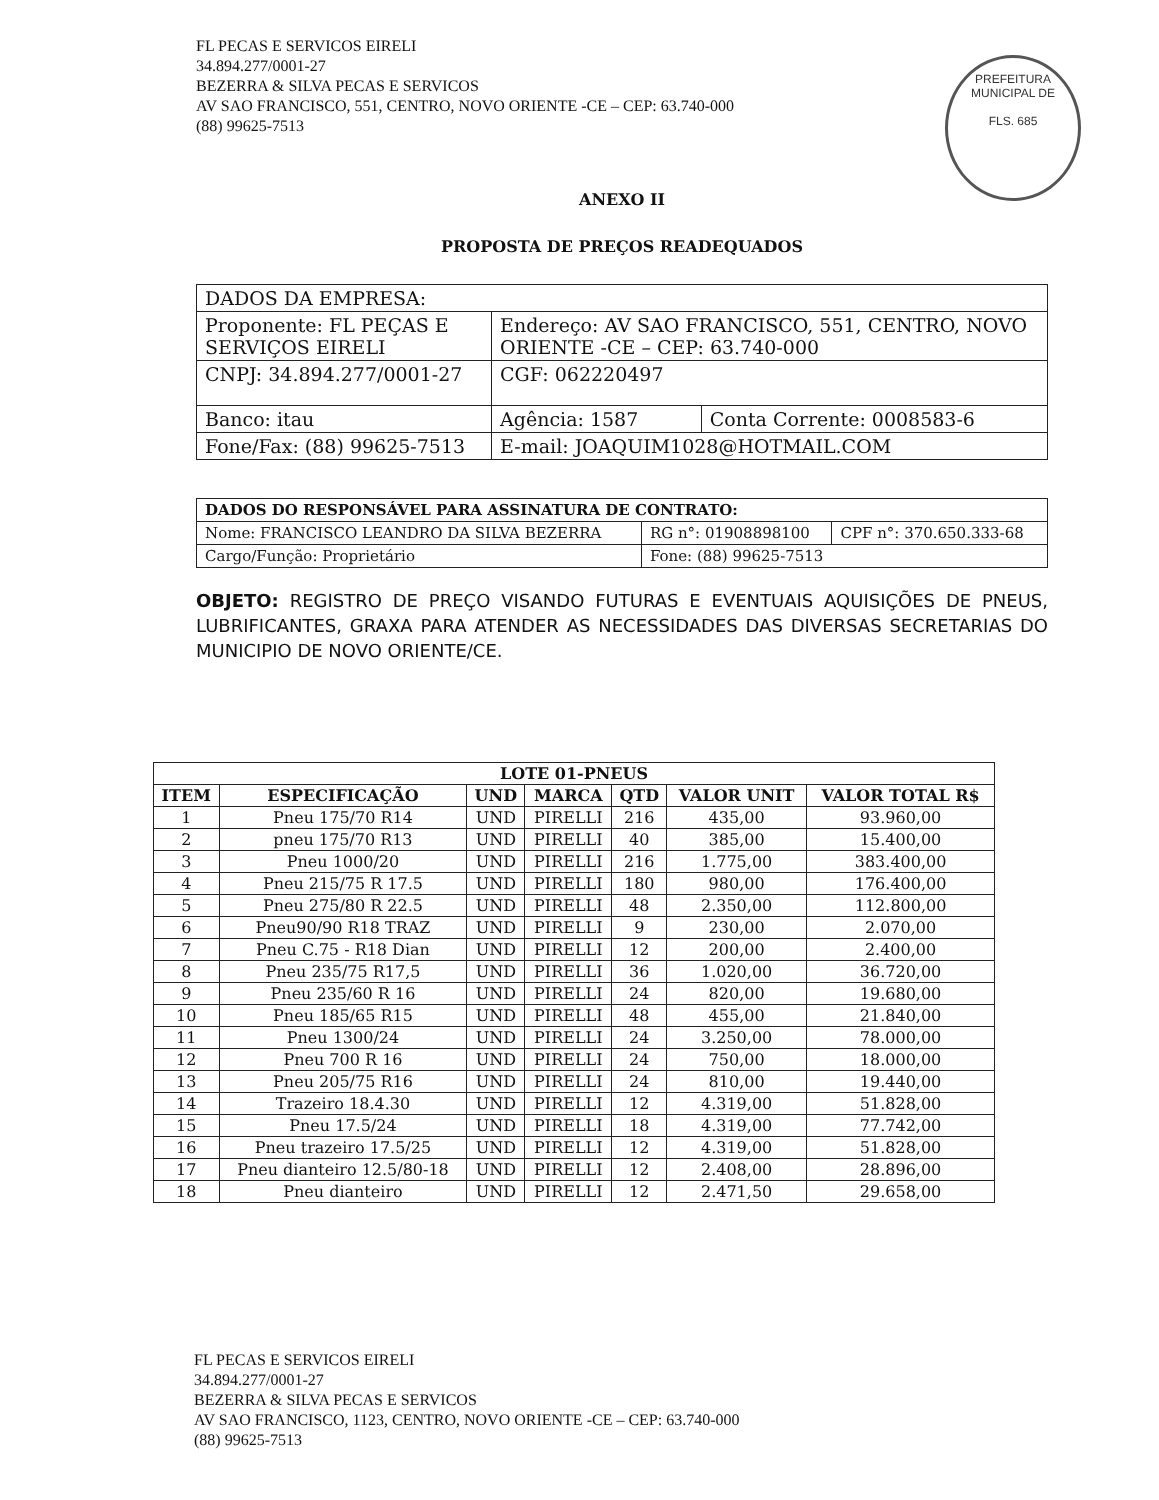FL PECAS E SERVICOS EIRELI
34.894.277/0001-27
BEZERRA & SILVA PECAS E SERVICOS
AV SAO FRANCISCO, 551, CENTRO, NOVO ORIENTE -CE – CEP: 63.740-000
(88) 99625-7513
PREFEITURA MUNICIPAL DE
FLS. 685
ANEXO II
PROPOSTA DE PREÇOS READEQUADOS
| DADOS DA EMPRESA: | | |
| Proponente: FL PEÇAS E SERVIÇOS EIRELI | Endereço: AV SAO FRANCISCO, 551, CENTRO, NOVO ORIENTE -CE – CEP: 63.740-000 | |
| CNPJ: 34.894.277/0001-27 | CGF: 062220497 | |
| Banco: itau | Agência: 1587 | Conta Corrente: 0008583-6 |
| Fone/Fax: (88) 99625-7513 | E-mail: JOAQUIM1028@HOTMAIL.COM | |
| DADOS DO RESPONSÁVEL PARA ASSINATURA DE CONTRATO: | | |
| Nome: FRANCISCO LEANDRO DA SILVA BEZERRA | RG n°: 01908898100 | CPF n°: 370.650.333-68 |
| Cargo/Função: Proprietário | Fone: (88) 99625-7513 | |
OBJETO: REGISTRO DE PREÇO VISANDO FUTURAS E EVENTUAIS AQUISIÇÕES DE PNEUS, LUBRIFICANTES, GRAXA PARA ATENDER AS NECESSIDADES DAS DIVERSAS SECRETARIAS DO MUNICIPIO DE NOVO ORIENTE/CE.
| LOTE 01-PNEUS | | | | | | |
| --- | --- | --- | --- | --- | --- | --- |
| ITEM | ESPECIFICAÇÃO | UND | MARCA | QTD | VALOR UNIT | VALOR TOTAL R$ |
| 1 | Pneu 175/70 R14 | UND | PIRELLI | 216 | 435,00 | 93.960,00 |
| 2 | pneu 175/70 R13 | UND | PIRELLI | 40 | 385,00 | 15.400,00 |
| 3 | Pneu 1000/20 | UND | PIRELLI | 216 | 1.775,00 | 383.400,00 |
| 4 | Pneu 215/75 R 17.5 | UND | PIRELLI | 180 | 980,00 | 176.400,00 |
| 5 | Pneu 275/80 R 22.5 | UND | PIRELLI | 48 | 2.350,00 | 112.800,00 |
| 6 | Pneu90/90 R18 TRAZ | UND | PIRELLI | 9 | 230,00 | 2.070,00 |
| 7 | Pneu C.75 - R18 Dian | UND | PIRELLI | 12 | 200,00 | 2.400,00 |
| 8 | Pneu 235/75 R17,5 | UND | PIRELLI | 36 | 1.020,00 | 36.720,00 |
| 9 | Pneu 235/60 R 16 | UND | PIRELLI | 24 | 820,00 | 19.680,00 |
| 10 | Pneu 185/65 R15 | UND | PIRELLI | 48 | 455,00 | 21.840,00 |
| 11 | Pneu 1300/24 | UND | PIRELLI | 24 | 3.250,00 | 78.000,00 |
| 12 | Pneu 700 R 16 | UND | PIRELLI | 24 | 750,00 | 18.000,00 |
| 13 | Pneu 205/75 R16 | UND | PIRELLI | 24 | 810,00 | 19.440,00 |
| 14 | Trazeiro 18.4.30 | UND | PIRELLI | 12 | 4.319,00 | 51.828,00 |
| 15 | Pneu 17.5/24 | UND | PIRELLI | 18 | 4.319,00 | 77.742,00 |
| 16 | Pneu trazeiro 17.5/25 | UND | PIRELLI | 12 | 4.319,00 | 51.828,00 |
| 17 | Pneu dianteiro 12.5/80-18 | UND | PIRELLI | 12 | 2.408,00 | 28.896,00 |
| 18 | Pneu dianteiro | UND | PIRELLI | 12 | 2.471,50 | 29.658,00 |
FL PECAS E SERVICOS EIRELI
34.894.277/0001-27
BEZERRA & SILVA PECAS E SERVICOS
AV SAO FRANCISCO, 1123, CENTRO, NOVO ORIENTE -CE – CEP: 63.740-000
(88) 99625-7513